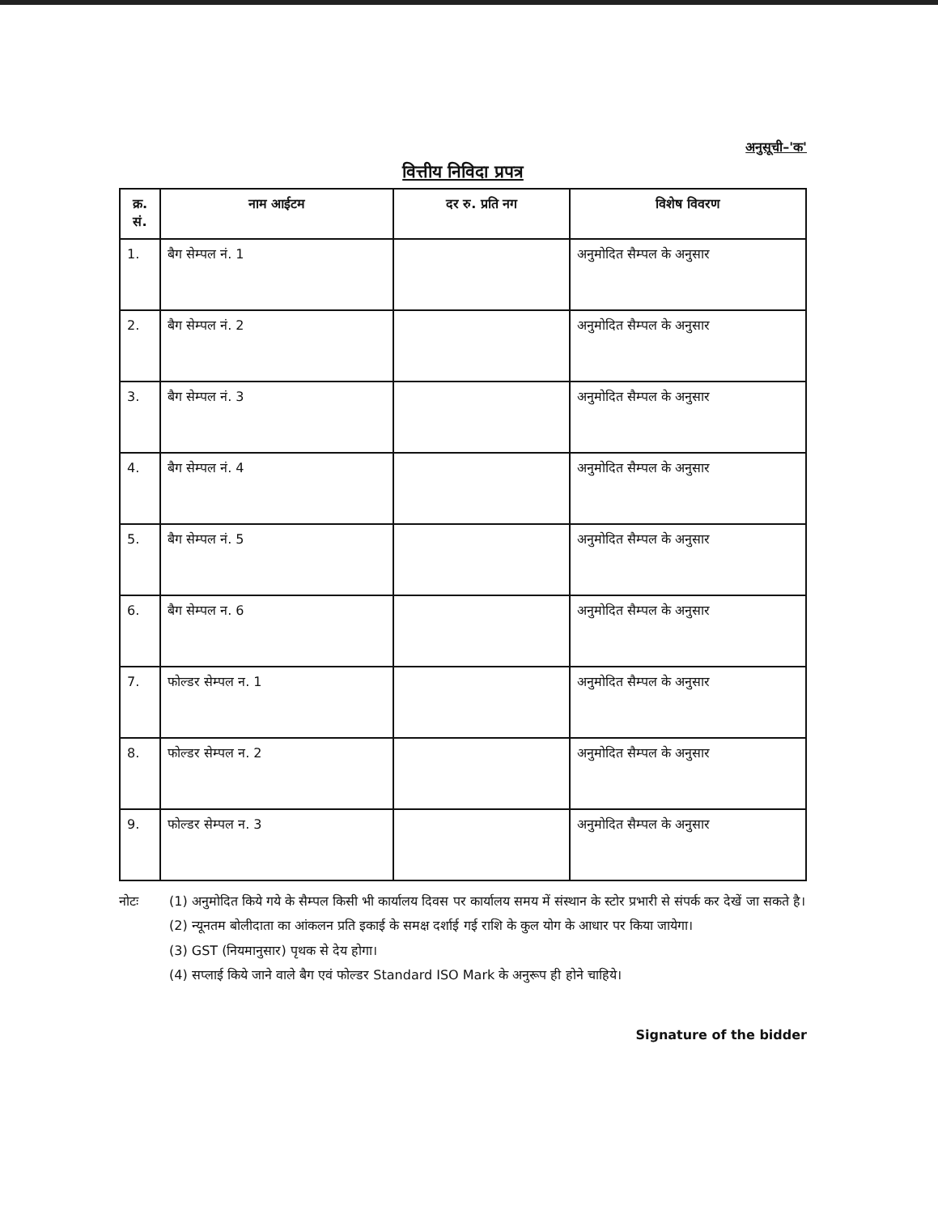अनुसूची–'क'
वित्तीय निविदा प्रपत्र
| क्र. सं. | नाम आईटम | दर रु. प्रति नग | विशेष विवरण |
| --- | --- | --- | --- |
| 1. | बैग सेम्पल नं. 1 | | अनुमोदित सैम्पल के अनुसार |
| 2. | बैग सेम्पल नं. 2 | | अनुमोदित सैम्पल के अनुसार |
| 3. | बैग सेम्पल नं. 3 | | अनुमोदित सैम्पल के अनुसार |
| 4. | बैग सेम्पल नं. 4 | | अनुमोदित सैम्पल के अनुसार |
| 5. | बैग सेम्पल नं. 5 | | अनुमोदित सैम्पल के अनुसार |
| 6. | बैग सेम्पल न. 6 | | अनुमोदित सैम्पल के अनुसार |
| 7. | फोल्डर सेम्पल न. 1 | | अनुमोदित सैम्पल के अनुसार |
| 8. | फोल्डर सेम्पल न. 2 | | अनुमोदित सैम्पल के अनुसार |
| 9. | फोल्डर सेम्पल न. 3 | | अनुमोदित सैम्पल के अनुसार |
नोटः (1) अनुमोदित किये गये के सैम्पल किसी भी कार्यालय दिवस पर कार्यालय समय में संस्थान के स्टोर प्रभारी से संपर्क कर देखें जा सकते है।
(2) न्यूनतम बोलीदाता का आंकलन प्रति इकाई के समक्ष दर्शाई गई राशि के कुल योग के आधार पर किया जायेगा।
(3) GST (नियमानुसार) पृथक से देय होगा।
(4) सप्लाई किये जाने वाले बैग एवं फोल्डर Standard ISO Mark के अनुरूप ही होने चाहिये।
Signature of the bidder